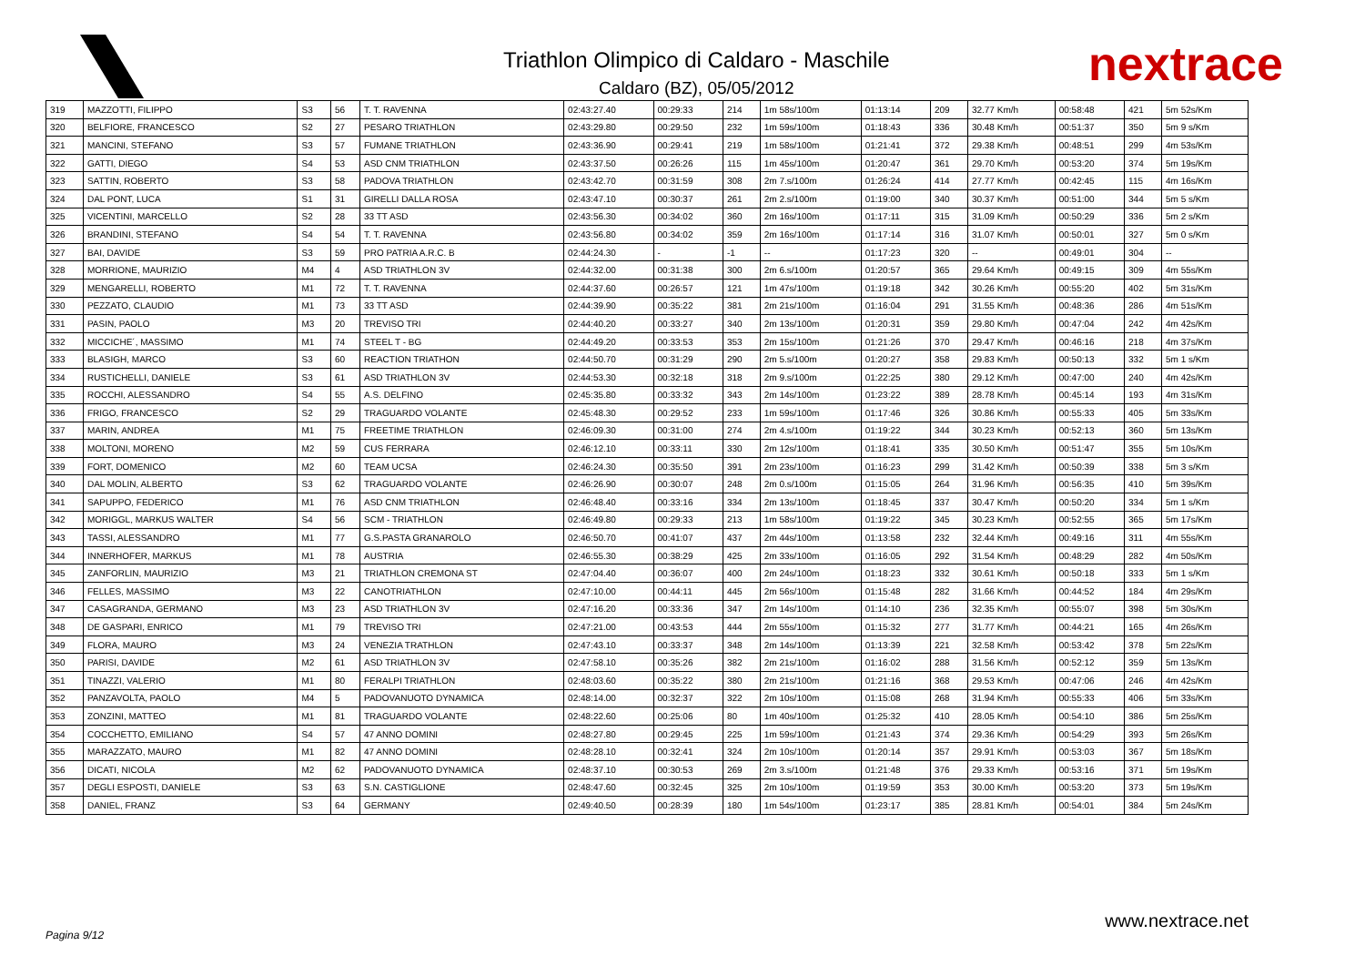Triathlon Olimpico di Caldaro - Maschile
Caldaro (BZ), 05/05/2012
nextrace
| 319 | MAZZOTTI, FILIPPO | S3 | 56 | T. T. RAVENNA | 02:43:27.40 | 00:29:33 | 214 | 1m 58s/100m | 01:13:14 | 209 | 32.77 Km/h | 00:58:48 | 421 | 5m 52s/Km |
| 320 | BELFIORE, FRANCESCO | S2 | 27 | PESARO TRIATHLON | 02:43:29.80 | 00:29:50 | 232 | 1m 59s/100m | 01:18:43 | 336 | 30.48 Km/h | 00:51:37 | 350 | 5m 9 s/Km |
| 321 | MANCINI, STEFANO | S3 | 57 | FUMANE TRIATHLON | 02:43:36.90 | 00:29:41 | 219 | 1m 58s/100m | 01:21:41 | 372 | 29.38 Km/h | 00:48:51 | 299 | 4m 53s/Km |
| 322 | GATTI, DIEGO | S4 | 53 | ASD CNM TRIATHLON | 02:43:37.50 | 00:26:26 | 115 | 1m 45s/100m | 01:20:47 | 361 | 29.70 Km/h | 00:53:20 | 374 | 5m 19s/Km |
| 323 | SATTIN, ROBERTO | S3 | 58 | PADOVA TRIATHLON | 02:43:42.70 | 00:31:59 | 308 | 2m 7.s/100m | 01:26:24 | 414 | 27.77 Km/h | 00:42:45 | 115 | 4m 16s/Km |
| 324 | DAL PONT, LUCA | S1 | 31 | GIRELLI DALLA ROSA | 02:43:47.10 | 00:30:37 | 261 | 2m 2.s/100m | 01:19:00 | 340 | 30.37 Km/h | 00:51:00 | 344 | 5m 5 s/Km |
| 325 | VICENTINI, MARCELLO | S2 | 28 | 33 TT ASD | 02:43:56.30 | 00:34:02 | 360 | 2m 16s/100m | 01:17:11 | 315 | 31.09 Km/h | 00:50:29 | 336 | 5m 2 s/Km |
| 326 | BRANDINI, STEFANO | S4 | 54 | T. T. RAVENNA | 02:43:56.80 | 00:34:02 | 359 | 2m 16s/100m | 01:17:14 | 316 | 31.07 Km/h | 00:50:01 | 327 | 5m 0 s/Km |
| 327 | BAI, DAVIDE | S3 | 59 | PRO PATRIA A.R.C. B | 02:44:24.30 | - | -1 | -- | 01:17:23 | 320 | -- | 00:49:01 | 304 | -- |
| 328 | MORRIONE, MAURIZIO | M4 | 4 | ASD TRIATHLON 3V | 02:44:32.00 | 00:31:38 | 300 | 2m 6.s/100m | 01:20:57 | 365 | 29.64 Km/h | 00:49:15 | 309 | 4m 55s/Km |
| 329 | MENGARELLI, ROBERTO | M1 | 72 | T. T. RAVENNA | 02:44:37.60 | 00:26:57 | 121 | 1m 47s/100m | 01:19:18 | 342 | 30.26 Km/h | 00:55:20 | 402 | 5m 31s/Km |
| 330 | PEZZATO, CLAUDIO | M1 | 73 | 33 TT ASD | 02:44:39.90 | 00:35:22 | 381 | 2m 21s/100m | 01:16:04 | 291 | 31.55 Km/h | 00:48:36 | 286 | 4m 51s/Km |
| 331 | PASIN, PAOLO | M3 | 20 | TREVISO TRI | 02:44:40.20 | 00:33:27 | 340 | 2m 13s/100m | 01:20:31 | 359 | 29.80 Km/h | 00:47:04 | 242 | 4m 42s/Km |
| 332 | MICCICHE´, MASSIMO | M1 | 74 | STEEL T - BG | 02:44:49.20 | 00:33:53 | 353 | 2m 15s/100m | 01:21:26 | 370 | 29.47 Km/h | 00:46:16 | 218 | 4m 37s/Km |
| 333 | BLASIGH, MARCO | S3 | 60 | REACTION TRIATHON | 02:44:50.70 | 00:31:29 | 290 | 2m 5.s/100m | 01:20:27 | 358 | 29.83 Km/h | 00:50:13 | 332 | 5m 1 s/Km |
| 334 | RUSTICHELLI, DANIELE | S3 | 61 | ASD TRIATHLON 3V | 02:44:53.30 | 00:32:18 | 318 | 2m 9.s/100m | 01:22:25 | 380 | 29.12 Km/h | 00:47:00 | 240 | 4m 42s/Km |
| 335 | ROCCHI, ALESSANDRO | S4 | 55 | A.S. DELFINO | 02:45:35.80 | 00:33:32 | 343 | 2m 14s/100m | 01:23:22 | 389 | 28.78 Km/h | 00:45:14 | 193 | 4m 31s/Km |
| 336 | FRIGO, FRANCESCO | S2 | 29 | TRAGUARDO VOLANTE | 02:45:48.30 | 00:29:52 | 233 | 1m 59s/100m | 01:17:46 | 326 | 30.86 Km/h | 00:55:33 | 405 | 5m 33s/Km |
| 337 | MARIN, ANDREA | M1 | 75 | FREETIME TRIATHLON | 02:46:09.30 | 00:31:00 | 274 | 2m 4.s/100m | 01:19:22 | 344 | 30.23 Km/h | 00:52:13 | 360 | 5m 13s/Km |
| 338 | MOLTONI, MORENO | M2 | 59 | CUS FERRARA | 02:46:12.10 | 00:33:11 | 330 | 2m 12s/100m | 01:18:41 | 335 | 30.50 Km/h | 00:51:47 | 355 | 5m 10s/Km |
| 339 | FORT, DOMENICO | M2 | 60 | TEAM UCSA | 02:46:24.30 | 00:35:50 | 391 | 2m 23s/100m | 01:16:23 | 299 | 31.42 Km/h | 00:50:39 | 338 | 5m 3 s/Km |
| 340 | DAL MOLIN, ALBERTO | S3 | 62 | TRAGUARDO VOLANTE | 02:46:26.90 | 00:30:07 | 248 | 2m 0.s/100m | 01:15:05 | 264 | 31.96 Km/h | 00:56:35 | 410 | 5m 39s/Km |
| 341 | SAPUPPO, FEDERICO | M1 | 76 | ASD CNM TRIATHLON | 02:46:48.40 | 00:33:16 | 334 | 2m 13s/100m | 01:18:45 | 337 | 30.47 Km/h | 00:50:20 | 334 | 5m 1 s/Km |
| 342 | MORIGGL, MARKUS WALTER | S4 | 56 | SCM - TRIATHLON | 02:46:49.80 | 00:29:33 | 213 | 1m 58s/100m | 01:19:22 | 345 | 30.23 Km/h | 00:52:55 | 365 | 5m 17s/Km |
| 343 | TASSI, ALESSANDRO | M1 | 77 | G.S.PASTA GRANAROLO | 02:46:50.70 | 00:41:07 | 437 | 2m 44s/100m | 01:13:58 | 232 | 32.44 Km/h | 00:49:16 | 311 | 4m 55s/Km |
| 344 | INNERHOFER, MARKUS | M1 | 78 | AUSTRIA | 02:46:55.30 | 00:38:29 | 425 | 2m 33s/100m | 01:16:05 | 292 | 31.54 Km/h | 00:48:29 | 282 | 4m 50s/Km |
| 345 | ZANFORLIN, MAURIZIO | M3 | 21 | TRIATHLON CREMONA ST | 02:47:04.40 | 00:36:07 | 400 | 2m 24s/100m | 01:18:23 | 332 | 30.61 Km/h | 00:50:18 | 333 | 5m 1 s/Km |
| 346 | FELLES, MASSIMO | M3 | 22 | CANOTRIATHLON | 02:47:10.00 | 00:44:11 | 445 | 2m 56s/100m | 01:15:48 | 282 | 31.66 Km/h | 00:44:52 | 184 | 4m 29s/Km |
| 347 | CASAGRANDA, GERMANO | M3 | 23 | ASD TRIATHLON 3V | 02:47:16.20 | 00:33:36 | 347 | 2m 14s/100m | 01:14:10 | 236 | 32.35 Km/h | 00:55:07 | 398 | 5m 30s/Km |
| 348 | DE GASPARI, ENRICO | M1 | 79 | TREVISO TRI | 02:47:21.00 | 00:43:53 | 444 | 2m 55s/100m | 01:15:32 | 277 | 31.77 Km/h | 00:44:21 | 165 | 4m 26s/Km |
| 349 | FLORA, MAURO | M3 | 24 | VENEZIA TRATHLON | 02:47:43.10 | 00:33:37 | 348 | 2m 14s/100m | 01:13:39 | 221 | 32.58 Km/h | 00:53:42 | 378 | 5m 22s/Km |
| 350 | PARISI, DAVIDE | M2 | 61 | ASD TRIATHLON 3V | 02:47:58.10 | 00:35:26 | 382 | 2m 21s/100m | 01:16:02 | 288 | 31.56 Km/h | 00:52:12 | 359 | 5m 13s/Km |
| 351 | TINAZZI, VALERIO | M1 | 80 | FERALPI TRIATHLON | 02:48:03.60 | 00:35:22 | 380 | 2m 21s/100m | 01:21:16 | 368 | 29.53 Km/h | 00:47:06 | 246 | 4m 42s/Km |
| 352 | PANZAVOLTA, PAOLO | M4 | 5 | PADOVANUOTO DYNAMICA | 02:48:14.00 | 00:32:37 | 322 | 2m 10s/100m | 01:15:08 | 268 | 31.94 Km/h | 00:55:33 | 406 | 5m 33s/Km |
| 353 | ZONZINI, MATTEO | M1 | 81 | TRAGUARDO VOLANTE | 02:48:22.60 | 00:25:06 | 80 | 1m 40s/100m | 01:25:32 | 410 | 28.05 Km/h | 00:54:10 | 386 | 5m 25s/Km |
| 354 | COCCHETTO, EMILIANO | S4 | 57 | 47 ANNO DOMINI | 02:48:27.80 | 00:29:45 | 225 | 1m 59s/100m | 01:21:43 | 374 | 29.36 Km/h | 00:54:29 | 393 | 5m 26s/Km |
| 355 | MARAZZATO, MAURO | M1 | 82 | 47 ANNO DOMINI | 02:48:28.10 | 00:32:41 | 324 | 2m 10s/100m | 01:20:14 | 357 | 29.91 Km/h | 00:53:03 | 367 | 5m 18s/Km |
| 356 | DICATI, NICOLA | M2 | 62 | PADOVANUOTO DYNAMICA | 02:48:37.10 | 00:30:53 | 269 | 2m 3.s/100m | 01:21:48 | 376 | 29.33 Km/h | 00:53:16 | 371 | 5m 19s/Km |
| 357 | DEGLI ESPOSTI, DANIELE | S3 | 63 | S.N. CASTIGLIONE | 02:48:47.60 | 00:32:45 | 325 | 2m 10s/100m | 01:19:59 | 353 | 30.00 Km/h | 00:53:20 | 373 | 5m 19s/Km |
| 358 | DANIEL, FRANZ | S3 | 64 | GERMANY | 02:49:40.50 | 00:28:39 | 180 | 1m 54s/100m | 01:23:17 | 385 | 28.81 Km/h | 00:54:01 | 384 | 5m 24s/Km |
Pagina 9/12
www.nextrace.net